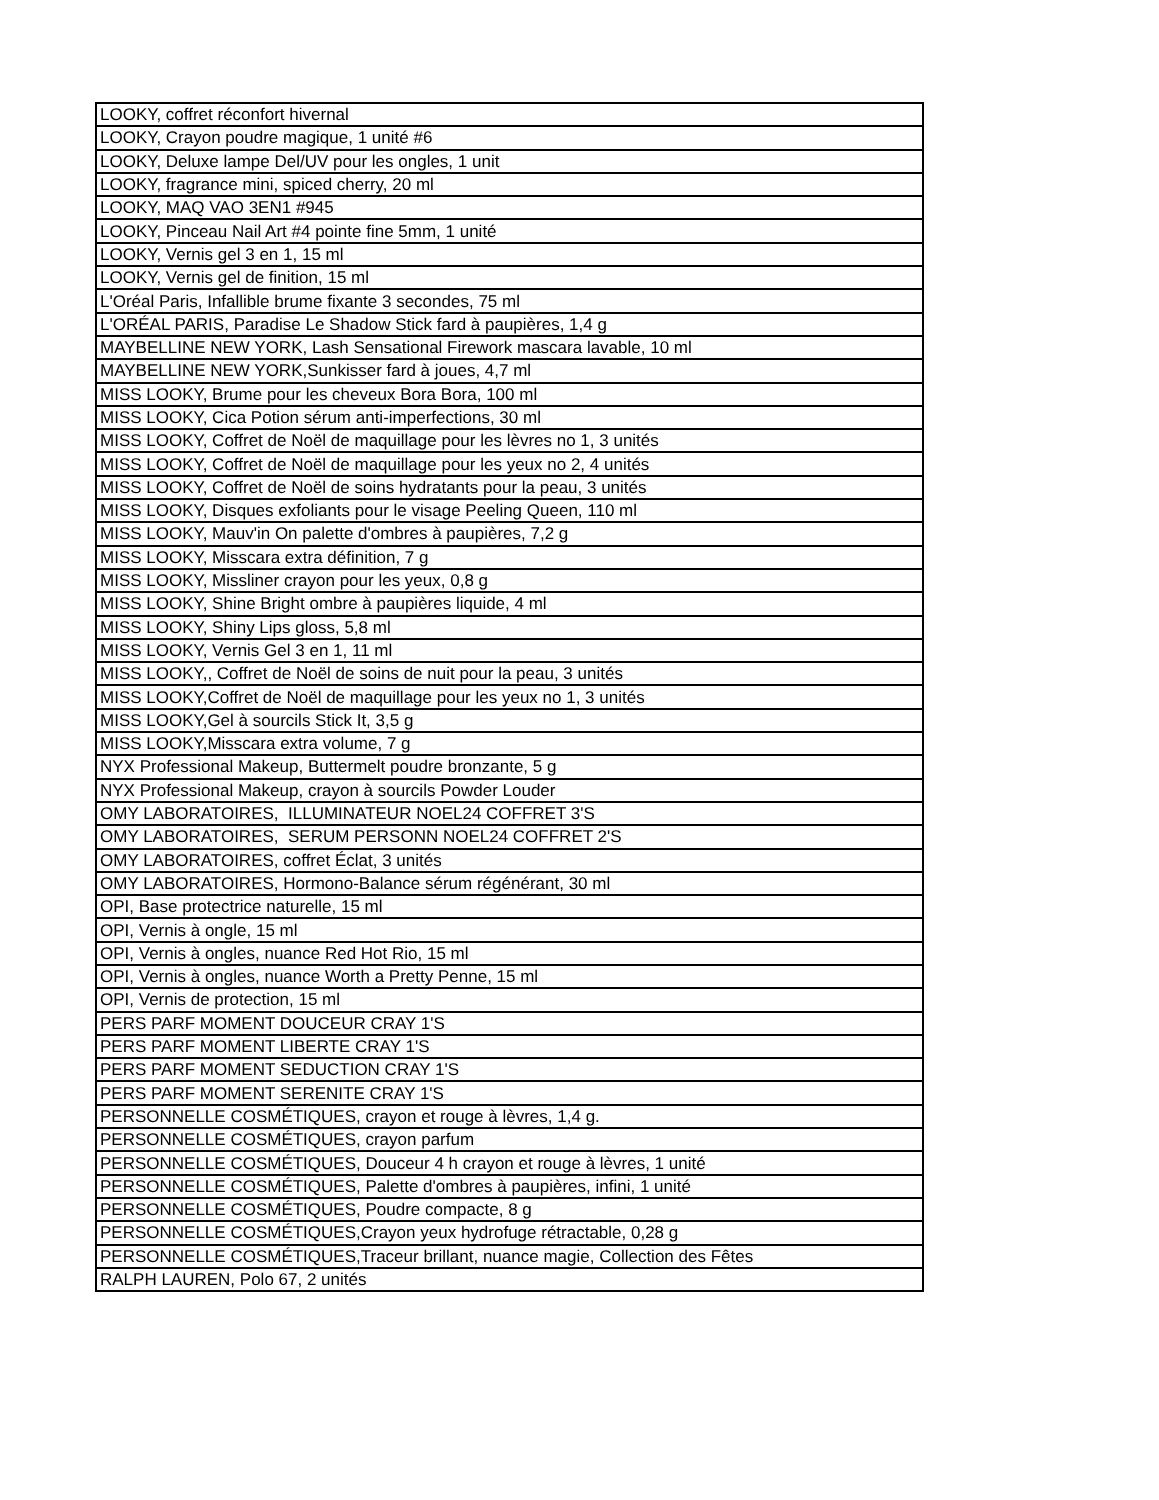| LOOKY, coffret réconfort hivernal |
| LOOKY, Crayon poudre magique, 1 unité #6 |
| LOOKY, Deluxe lampe Del/UV pour les ongles, 1 unit |
| LOOKY, fragrance mini, spiced cherry, 20 ml |
| LOOKY, MAQ VAO 3EN1 #945 |
| LOOKY, Pinceau Nail Art #4 pointe fine 5mm, 1 unité |
| LOOKY, Vernis gel 3 en 1, 15 ml |
| LOOKY, Vernis gel de finition, 15 ml |
| L'Oréal Paris, Infallible brume fixante 3 secondes, 75 ml |
| L'ORÉAL PARIS, Paradise Le Shadow Stick fard à paupières, 1,4 g |
| MAYBELLINE NEW YORK, Lash Sensational Firework mascara lavable, 10 ml |
| MAYBELLINE NEW YORK,Sunkisser fard à joues, 4,7 ml |
| MISS LOOKY, Brume pour les cheveux Bora Bora, 100 ml |
| MISS LOOKY, Cica Potion sérum anti-imperfections, 30 ml |
| MISS LOOKY, Coffret de Noël de maquillage pour les lèvres no 1, 3 unités |
| MISS LOOKY, Coffret de Noël de maquillage pour les yeux no 2, 4 unités |
| MISS LOOKY, Coffret de Noël de soins hydratants pour la peau, 3 unités |
| MISS LOOKY, Disques exfoliants pour le visage Peeling Queen, 110 ml |
| MISS LOOKY, Mauv'in On palette d'ombres à paupières, 7,2 g |
| MISS LOOKY, Misscara extra définition, 7 g |
| MISS LOOKY, Missliner crayon pour les yeux, 0,8 g |
| MISS LOOKY, Shine Bright ombre à paupières liquide, 4 ml |
| MISS LOOKY, Shiny Lips gloss, 5,8 ml |
| MISS LOOKY, Vernis Gel 3 en 1, 11 ml |
| MISS LOOKY,, Coffret de Noël de soins de nuit pour la peau, 3 unités |
| MISS LOOKY,Coffret de Noël de maquillage pour les yeux no 1, 3 unités |
| MISS LOOKY,Gel à sourcils Stick It, 3,5 g |
| MISS LOOKY,Misscara extra volume, 7 g |
| NYX Professional Makeup, Buttermelt poudre bronzante, 5 g |
| NYX Professional Makeup, crayon à sourcils Powder Louder |
| OMY LABORATOIRES, ILLUMINATEUR NOEL24 COFFRET 3'S |
| OMY LABORATOIRES, SERUM PERSONN NOEL24 COFFRET 2'S |
| OMY LABORATOIRES, coffret Éclat, 3 unités |
| OMY LABORATOIRES, Hormono-Balance sérum régénérant, 30 ml |
| OPI, Base protectrice naturelle, 15 ml |
| OPI, Vernis à ongle, 15 ml |
| OPI, Vernis à ongles, nuance Red Hot Rio, 15 ml |
| OPI, Vernis à ongles, nuance Worth a Pretty Penne, 15 ml |
| OPI, Vernis de protection, 15 ml |
| PERS PARF MOMENT DOUCEUR CRAY 1'S |
| PERS PARF MOMENT LIBERTE CRAY 1'S |
| PERS PARF MOMENT SEDUCTION CRAY 1'S |
| PERS PARF MOMENT SERENITE CRAY 1'S |
| PERSONNELLE COSMÉTIQUES, crayon et rouge à lèvres, 1,4 g. |
| PERSONNELLE COSMÉTIQUES, crayon parfum |
| PERSONNELLE COSMÉTIQUES, Douceur 4 h crayon et rouge à lèvres, 1 unité |
| PERSONNELLE COSMÉTIQUES, Palette d'ombres à paupières, infini, 1 unité |
| PERSONNELLE COSMÉTIQUES, Poudre compacte, 8 g |
| PERSONNELLE COSMÉTIQUES,Crayon yeux hydrofuge rétractable, 0,28 g |
| PERSONNELLE COSMÉTIQUES,Traceur brillant, nuance magie, Collection des Fêtes |
| RALPH LAUREN, Polo 67, 2 unités |